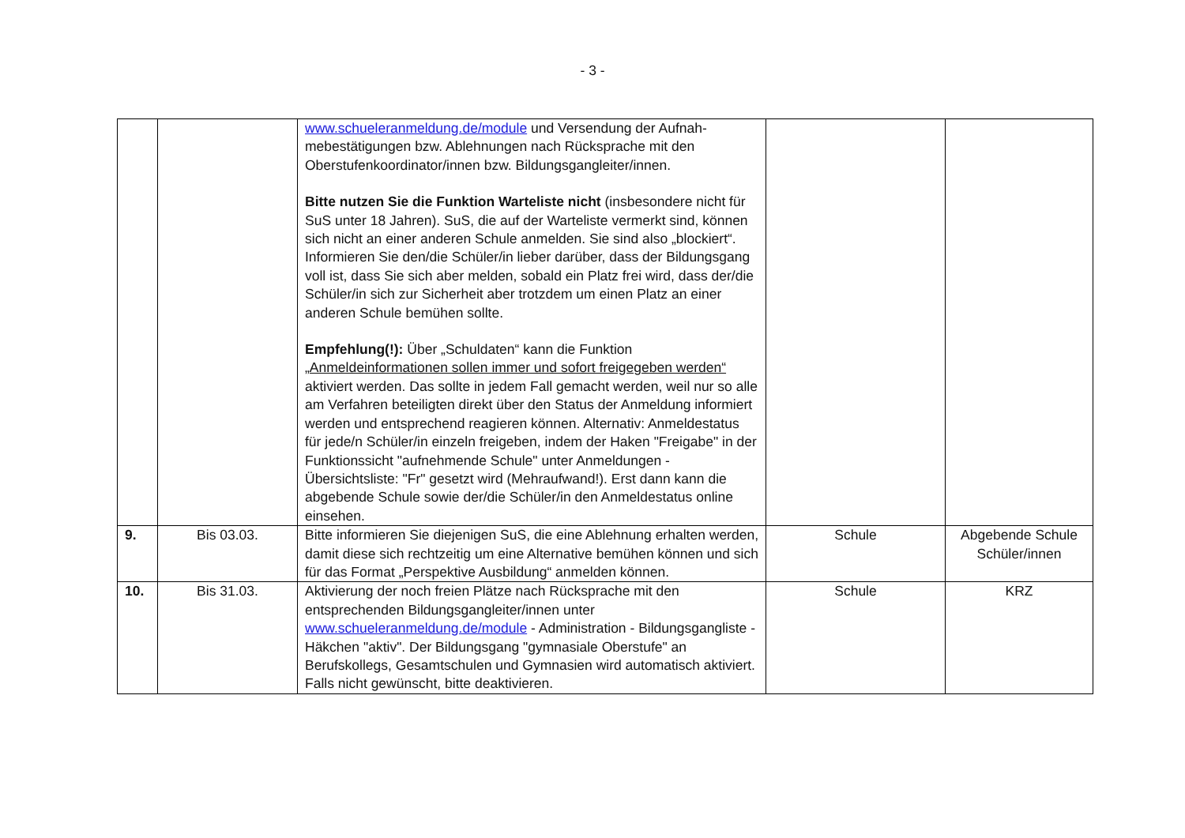- 3 -
| | | www.schueleranmeldung.de/module und Versendung der Aufnah­mebestätigungen bzw. Ablehnungen nach Rücksprache mit den Oberstufenkoordinator/innen bzw. Bildungsgangleiter/innen. Bitte nutzen Sie die Funktion Warteliste nicht (insbesondere nicht für SuS unter 18 Jahren). SuS, die auf der Warteliste vermerkt sind, können sich nicht an einer anderen Schule anmelden. Sie sind also „blockiert“. Informieren Sie den/die Schüler/in lieber darüber, dass der Bildungsgang voll ist, dass Sie sich aber melden, sobald ein Platz frei wird, dass der/die Schüler/in sich zur Sicherheit aber trotzdem um einen Platz an einer anderen Schule bemühen sollte. Empfehlung(!): Über „Schuldaten“ kann die Funktion „Anmeldeinformationen sollen immer und sofort freigegeben werden“ aktiviert werden. Das sollte in jedem Fall gemacht werden, weil nur so alle am Verfahren beteiligten direkt über den Status der Anmeldung informiert werden und entsprechend reagieren können. Alternativ: Anmeldestatus für jede/n Schüler/in einzeln freigeben, indem der Haken "Freigabe" in der Funktionssicht "aufnehmende Schule" unter Anmeldungen - Übersichtsliste: "Fr" gesetzt wird (Mehraufwand!). Erst dann kann die abgebende Schule sowie der/die Schüler/in den Anmeldestatus online einsehen. | | |
| 9. | Bis 03.03. | Bitte informieren Sie diejenigen SuS, die eine Ablehnung erhalten werden, damit diese sich rechtzeitig um eine Alternative bemühen können und sich für das Format „Perspektive Ausbildung“ anmelden können. | Schule | Abgebende Schule Schüler/innen |
| 10. | Bis 31.03. | Aktivierung der noch freien Plätze nach Rücksprache mit den entsprechenden Bildungsgangleiter/innen unter www.schueleranmeldung.de/module - Administration - Bildungsgangliste - Häkchen "aktiv". Der Bildungsgang "gymnasiale Oberstufe" an Berufskollegs, Gesamtschulen und Gymnasien wird automatisch aktiviert. Falls nicht gewünscht, bitte deaktivieren. | Schule | KRZ |